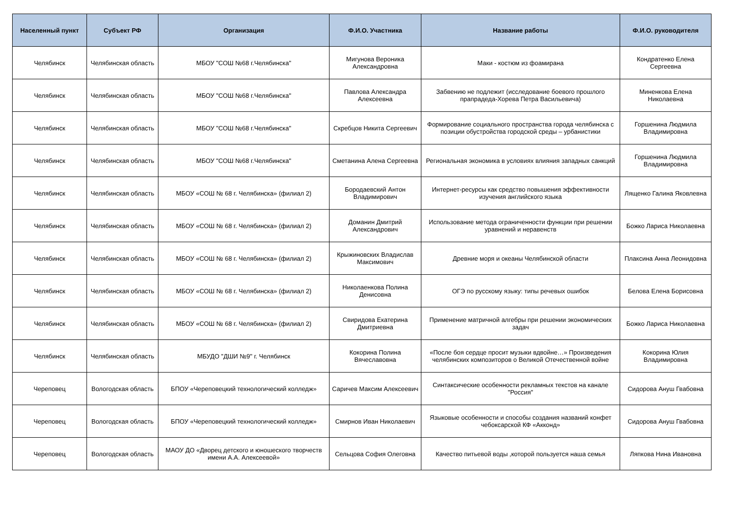| Населенный пункт | Субъект РФ | Организация | Ф.И.О. Участника | Название работы | Ф.И.О. руководителя |
| --- | --- | --- | --- | --- | --- |
| Челябинск | Челябинская область | МБОУ "СОШ №68 г.Челябинска" | Мигунова Вероника Александровна | Маки - костюм из фоамирана | Кондратенко Елена Сергеевна |
| Челябинск | Челябинская область | МБОУ "СОШ №68 г.Челябинска" | Павлова Александра Алексеевна | Забвению не подлежит (исследование боевого прошлого прапрадеда-Хорева Петра Васильевича) | Миненкова Елена Николаевна |
| Челябинск | Челябинская область | МБОУ "СОШ №68 г.Челябинска" | Скребцов Никита Сергеевич | Формирование социального пространства города челябинска с позиции обустройства городской среды – урбанистики | Горшенина Людмила Владимировна |
| Челябинск | Челябинская область | МБОУ "СОШ №68 г.Челябинска" | Сметанина Алена Сергеевна | Региональная экономика в условиях влияния западных санкций | Горшенина Людмила Владимировна |
| Челябинск | Челябинская область | МБОУ «СОШ № 68 г. Челябинска» (филиал 2) | Бородаевский Антон Владимирович | Интернет-ресурсы как средство повышения эффективности изучения английского языка | Лященко Галина Яковлевна |
| Челябинск | Челябинская область | МБОУ «СОШ № 68 г. Челябинска» (филиал 2) | Доманин Дмитрий Александрович | Использование метода ограниченности функции при решении уравнений и неравенств | Божко Лариса Николаевна |
| Челябинск | Челябинская область | МБОУ «СОШ № 68 г. Челябинска» (филиал 2) | Крыжиновских Владислав Максимович | Древние моря и океаны Челябинской области | Плаксина Анна Леонидовна |
| Челябинск | Челябинская область | МБОУ «СОШ № 68 г. Челябинска» (филиал 2) | Николаенкова Полина Денисовна | ОГЭ по русскому языку: типы речевых ошибок | Белова Елена Борисовна |
| Челябинск | Челябинская область | МБОУ «СОШ № 68 г. Челябинска» (филиал 2) | Свиридова Екатерина Дмитриевна | Применение матричной алгебры при решении экономических задач | Божко Лариса Николаевна |
| Челябинск | Челябинская область | МБУДО "ДШИ №9" г. Челябинск | Кокорина Полина Вячеславовна | «После боя сердце просит музыки вдвойне…» Произведения челябинских композиторов о Великой Отечественной войне | Кокорина Юлия Владимировна |
| Череповец | Вологодская область | БПОУ «Череповецкий технологический колледж» | Саричев Максим Алексеевич | Синтаксические особенности рекламных текстов на канале "Россия" | Сидорова Ануш Гвабовна |
| Череповец | Вологодская область | БПОУ «Череповецкий технологический колледж» | Смирнов Иван Николаевич | Языковые особенности и способы создания названий конфет чебоксарской КФ «Акконд» | Сидорова Ануш Гвабовна |
| Череповец | Вологодская область | МАОУ ДО «Дворец детского и юношеского творчеств имени А.А. Алексеевой» | Сельцова София Олеговна | Качество питьевой воды ,которой пользуется наша семья | Ляпкова Нина Ивановна |